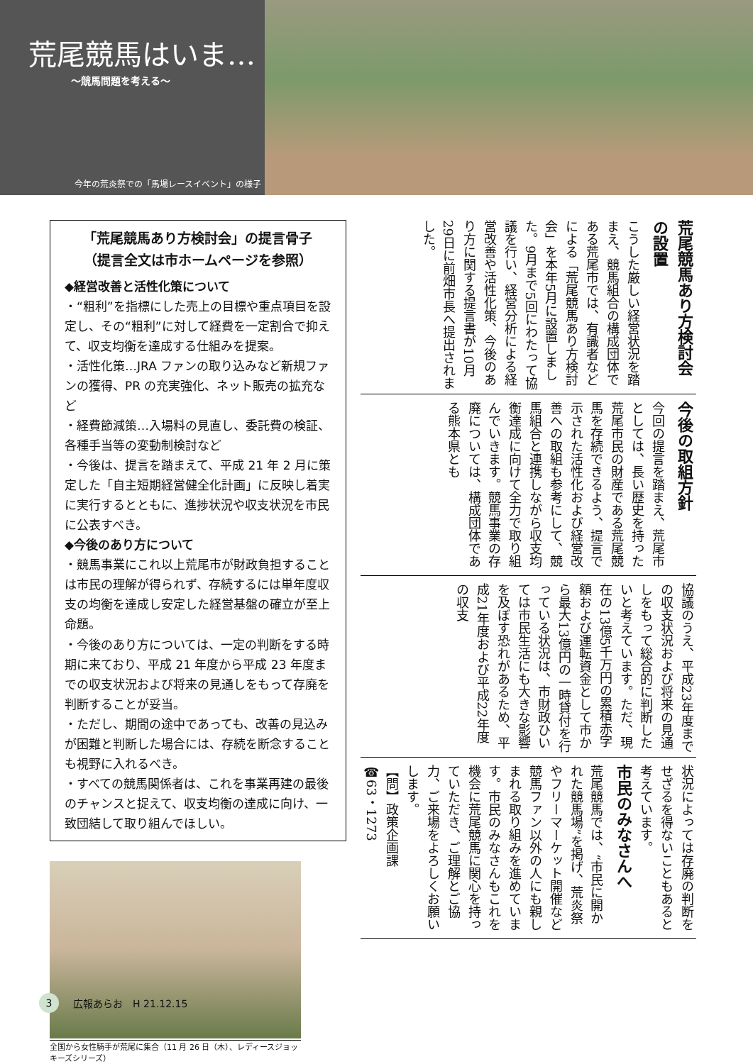荒尾競馬はいま…
～競馬問題を考える～
今年の荒炎祭での「馬場レースイベント」の様子
「荒尾競馬あり方検討会」の提言骨子
（提言全文は市ホームページを参照）
◆経営改善と活性化策について
・“粗利”を指標にした売上の目標や重点項目を設定し、その“粗利”に対して経費を一定割合で抑えて、収支均衡を達成する仕組みを提案。
・活性化策…JRA ファンの取り込みなど新規ファンの獲得、PR の充実強化、ネット販売の拡充など
・経費節減策…入場料の見直し、委託費の検証、各種手当等の変動制検討など
・今後は、提言を踏まえて、平成 21 年 2 月に策定した「自主短期経営健全化計画」に反映し着実に実行するとともに、進捗状況や収支状況を市民に公表すべき。
◆今後のあり方について
・競馬事業にこれ以上荒尾市が財政負担することは市民の理解が得られず、存続するには単年度収支の均衡を達成し安定した経営基盤の確立が至上命題。
・今後のあり方については、一定の判断をする時期に来ており、平成 21 年度から平成 23 年度までの収支状況および将来の見通しをもって存廃を判断することが妥当。
・ただし、期間の途中であっても、改善の見込みが困難と判断した場合には、存続を断念することも視野に入れるべき。
・すべての競馬関係者は、これを事業再建の最後のチャンスと捉えて、収支均衡の達成に向け、一致団結して取り組んでほしい。
全国から女性騎手が荒尾に集合（11 月 26 日（木）、レディースジョッキーズシリーズ）
荒尾競馬あり方検討会の設置
こうした厳しい経営状況を踏まえ、競馬組合の構成団体である荒尾市では、有識者などによる「荒尾競馬あり方検討会」を本年5月に設置しました。9月まで5回にわたって協議を行い、経営分析による経営改善や活性化策、今後のあり方に関する提言書が10月29日に前畑市長へ提出されました。
今後の取組方針
今回の提言を踏まえ、荒尾市としては、長い歴史を持った荒尾市民の財産である荒尾競馬を存続できるよう、提言で示された活性化および経営改善への取組も参考にして、競馬組合と連携しながら収支均衡達成に向けて全力で取り組んでいきます。競馬事業の存廃については、構成団体である熊本県とも
協議のうえ、平成23年度までの収支状況および将来の見通しをもって総合的に判断したいと考えています。ただ、現在の13億5千万円の累積赤字額および運転資金として市から最大13億円の一時貸付を行っている状況は、市財政ひいては市民生活にも大きな影響を及ぼす恐れがあるため、平成21年度および平成22年度の収支
状況によっては存廃の判断をせざるを得ないこともあると考えています。
市民のみなさんへ
荒尾競馬では、“市民に開かれた競馬場”を掲げ、荒炎祭やフリーマーケット開催など競馬ファン以外の人にも親しまれる取り組みを進めています。市民のみなさんもこれを機会に荒尾競馬に関心を持っていただき、ご理解とご協力、ご来場をよろしくお願いします。
【問】政策企画課
☎63・1273
3 広報あらお　H 21.12.15